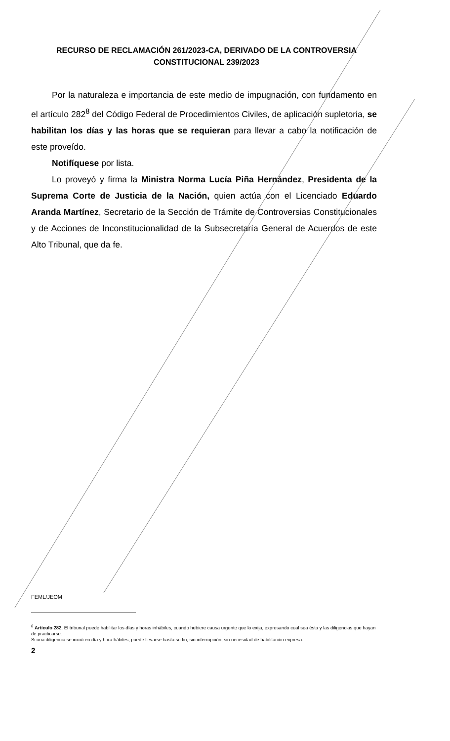RECURSO DE RECLAMACIÓN 261/2023-CA, DERIVADO DE LA CONTROVERSIA CONSTITUCIONAL 239/2023
Por la naturaleza e importancia de este medio de impugnación, con fundamento en el artículo 282<sup>8</sup> del Código Federal de Procedimientos Civiles, de aplicación supletoria, se habilitan los días y las horas que se requieran para llevar a cabo la notificación de este proveído.
Notifíquese por lista.
Lo proveyó y firma la Ministra Norma Lucía Piña Hernández, Presidenta de la Suprema Corte de Justicia de la Nación, quien actúa con el Licenciado Eduardo Aranda Martínez, Secretario de la Sección de Trámite de Controversias Constitucionales y de Acciones de Inconstitucionalidad de la Subsecretaría General de Acuerdos de este Alto Tribunal, que da fe.
FEML/JEOM
<sup>8</sup> Artículo 282. El tribunal puede habilitar los días y horas inhábiles, cuando hubiere causa urgente que lo exija, expresando cual sea ésta y las diligencias que hayan de practicarse.
Si una diligencia se inició en día y hora hábiles, puede llevarse hasta su fin, sin interrupción, sin necesidad de habilitación expresa.
2